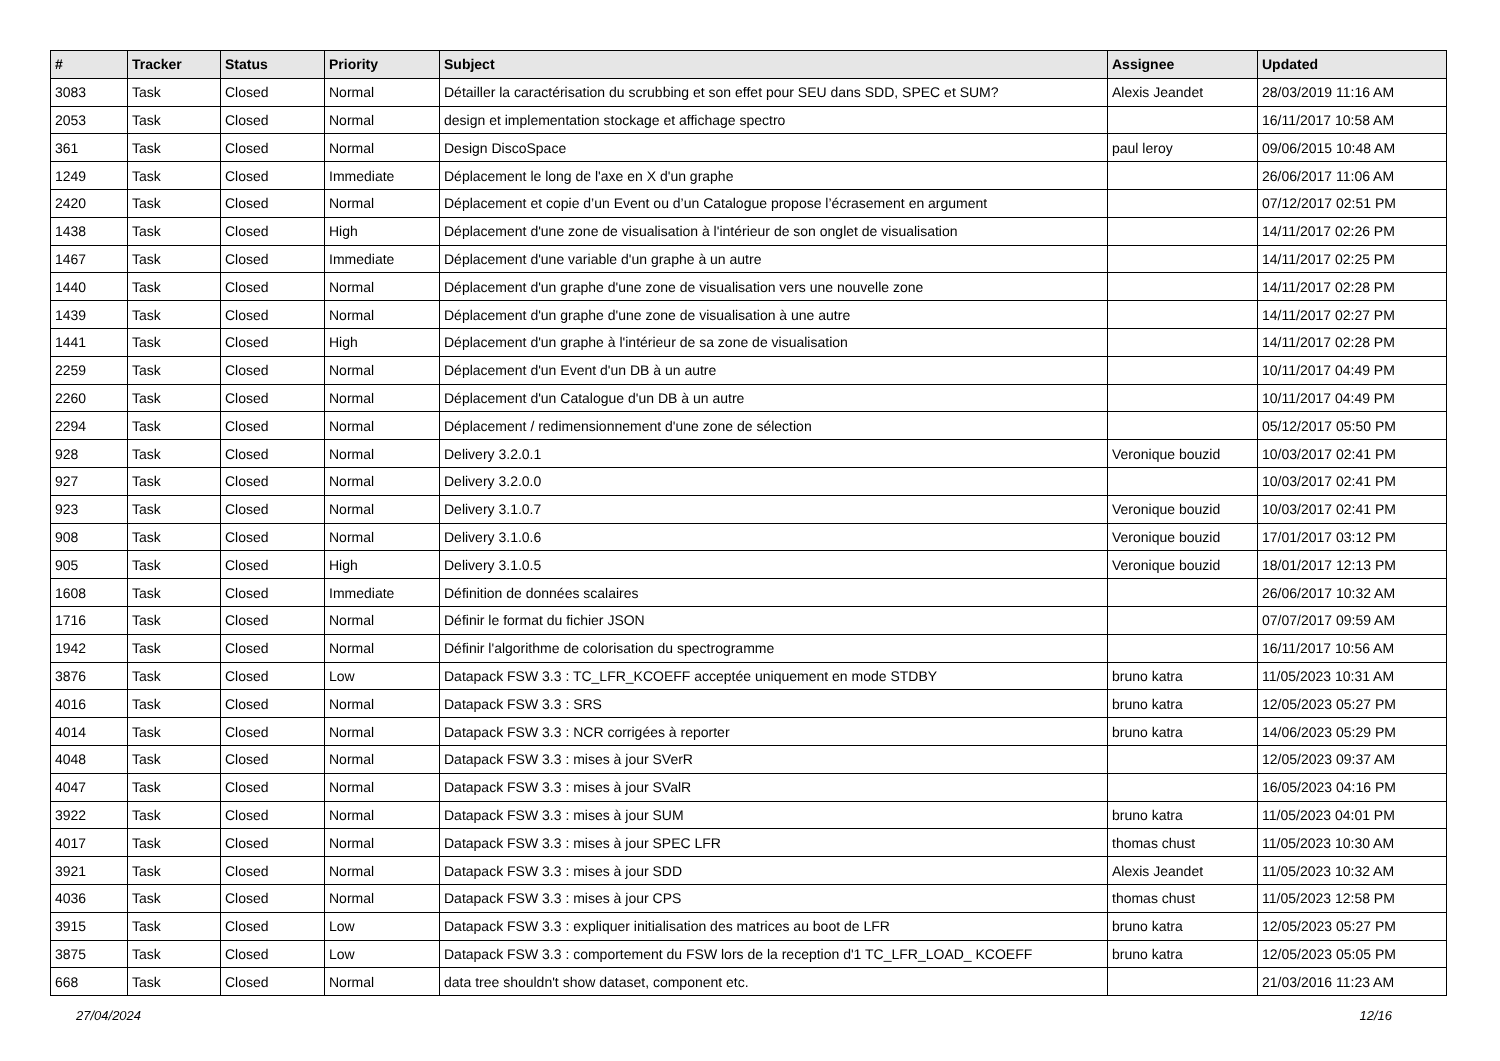| # | Tracker | Status | Priority | Subject | Assignee | Updated |
| --- | --- | --- | --- | --- | --- | --- |
| 3083 | Task | Closed | Normal | Détailler la caractérisation du scrubbing et son effet pour SEU dans SDD, SPEC et SUM? | Alexis Jeandet | 28/03/2019 11:16 AM |
| 2053 | Task | Closed | Normal | design et implementation stockage et affichage spectro | | 16/11/2017 10:58 AM |
| 361 | Task | Closed | Normal | Design DiscoSpace | paul leroy | 09/06/2015 10:48 AM |
| 1249 | Task | Closed | Immediate | Déplacement le long de l'axe en X d'un graphe | | 26/06/2017 11:06 AM |
| 2420 | Task | Closed | Normal | Déplacement et copie d’un Event ou d’un Catalogue propose l’écrasement en argument | | 07/12/2017 02:51 PM |
| 1438 | Task | Closed | High | Déplacement d'une zone de visualisation à l'intérieur de son onglet de visualisation | | 14/11/2017 02:26 PM |
| 1467 | Task | Closed | Immediate | Déplacement d'une variable d'un graphe à un autre | | 14/11/2017 02:25 PM |
| 1440 | Task | Closed | Normal | Déplacement d'un graphe d'une zone de visualisation vers une nouvelle zone | | 14/11/2017 02:28 PM |
| 1439 | Task | Closed | Normal | Déplacement d'un graphe d'une zone de visualisation à une autre | | 14/11/2017 02:27 PM |
| 1441 | Task | Closed | High | Déplacement d'un graphe à l'intérieur de sa zone de visualisation | | 14/11/2017 02:28 PM |
| 2259 | Task | Closed | Normal | Déplacement d'un Event d'un DB à un autre | | 10/11/2017 04:49 PM |
| 2260 | Task | Closed | Normal | Déplacement d'un Catalogue d'un DB à un autre | | 10/11/2017 04:49 PM |
| 2294 | Task | Closed | Normal | Déplacement / redimensionnement d'une zone de sélection | | 05/12/2017 05:50 PM |
| 928 | Task | Closed | Normal | Delivery 3.2.0.1 | Veronique bouzid | 10/03/2017 02:41 PM |
| 927 | Task | Closed | Normal | Delivery 3.2.0.0 | | 10/03/2017 02:41 PM |
| 923 | Task | Closed | Normal | Delivery 3.1.0.7 | Veronique bouzid | 10/03/2017 02:41 PM |
| 908 | Task | Closed | Normal | Delivery 3.1.0.6 | Veronique bouzid | 17/01/2017 03:12 PM |
| 905 | Task | Closed | High | Delivery 3.1.0.5 | Veronique bouzid | 18/01/2017 12:13 PM |
| 1608 | Task | Closed | Immediate | Définition de données scalaires | | 26/06/2017 10:32 AM |
| 1716 | Task | Closed | Normal | Définir le format du fichier JSON | | 07/07/2017 09:59 AM |
| 1942 | Task | Closed | Normal | Définir l'algorithme de colorisation du spectrogramme | | 16/11/2017 10:56 AM |
| 3876 | Task | Closed | Low | Datapack FSW 3.3 : TC_LFR_KCOEFF acceptée uniquement en mode STDBY | bruno katra | 11/05/2023 10:31 AM |
| 4016 | Task | Closed | Normal | Datapack FSW 3.3 : SRS | bruno katra | 12/05/2023 05:27 PM |
| 4014 | Task | Closed | Normal | Datapack FSW 3.3 : NCR corrigées à reporter | bruno katra | 14/06/2023 05:29 PM |
| 4048 | Task | Closed | Normal | Datapack FSW 3.3 : mises à jour SVerR | | 12/05/2023 09:37 AM |
| 4047 | Task | Closed | Normal | Datapack FSW 3.3 : mises à jour SValR | | 16/05/2023 04:16 PM |
| 3922 | Task | Closed | Normal | Datapack FSW 3.3 : mises à jour SUM | bruno katra | 11/05/2023 04:01 PM |
| 4017 | Task | Closed | Normal | Datapack FSW 3.3 : mises à jour SPEC LFR | thomas chust | 11/05/2023 10:30 AM |
| 3921 | Task | Closed | Normal | Datapack FSW 3.3 : mises à jour SDD | Alexis Jeandet | 11/05/2023 10:32 AM |
| 4036 | Task | Closed | Normal | Datapack FSW 3.3 : mises à jour CPS | thomas chust | 11/05/2023 12:58 PM |
| 3915 | Task | Closed | Low | Datapack FSW 3.3 : expliquer initialisation des matrices au boot de LFR | bruno katra | 12/05/2023 05:27 PM |
| 3875 | Task | Closed | Low | Datapack FSW 3.3 : comportement du FSW lors de la reception d'1 TC_LFR_LOAD_ KCOEFF | bruno katra | 12/05/2023 05:05 PM |
| 668 | Task | Closed | Normal | data tree shouldn't show dataset, component etc. | | 21/03/2016 11:23 AM |
27/04/2024 12/16